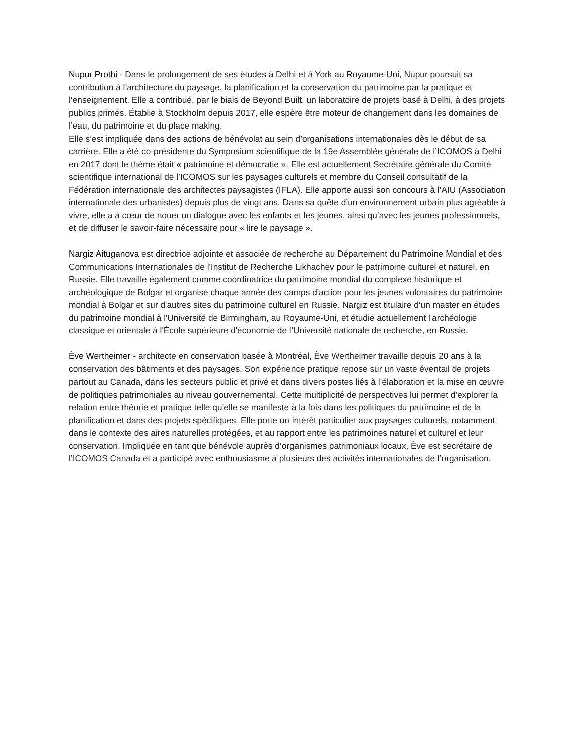Nupur Prothi - Dans le prolongement de ses études à Delhi et à York au Royaume-Uni, Nupur poursuit sa contribution à l’architecture du paysage, la planification et la conservation du patrimoine par la pratique et l’enseignement. Elle a contribué, par le biais de Beyond Built, un laboratoire de projets basé à Delhi, à des projets publics primés. Établie à Stockholm depuis 2017, elle espère être moteur de changement dans les domaines de l’eau, du patrimoine et du place making.
Elle s’est impliquée dans des actions de bénévolat au sein d’organisations internationales dès le début de sa carrière. Elle a été co-présidente du Symposium scientifique de la 19e Assemblée générale de l’ICOMOS à Delhi en 2017 dont le thème était « patrimoine et démocratie ». Elle est actuellement Secrétaire générale du Comité scientifique international de l’ICOMOS sur les paysages culturels et membre du Conseil consultatif de la Fédération internationale des architectes paysagistes (IFLA). Elle apporte aussi son concours à l’AIU (Association internationale des urbanistes) depuis plus de vingt ans. Dans sa quête d’un environnement urbain plus agréable à vivre, elle a à cœur de nouer un dialogue avec les enfants et les jeunes, ainsi qu’avec les jeunes professionnels, et de diffuser le savoir-faire nécessaire pour « lire le paysage ».
Nargiz Aituganova est directrice adjointe et associée de recherche au Département du Patrimoine Mondial et des Communications Internationales de l'Institut de Recherche Likhachev pour le patrimoine culturel et naturel, en Russie. Elle travaille également comme coordinatrice du patrimoine mondial du complexe historique et archéologique de Bolgar et organise chaque année des camps d'action pour les jeunes volontaires du patrimoine mondial à Bolgar et sur d'autres sites du patrimoine culturel en Russie. Nargiz est titulaire d’un master en études du patrimoine mondial à l'Université de Birmingham, au Royaume-Uni, et étudie actuellement l'archéologie classique et orientale à l'École supérieure d'économie de l'Université nationale de recherche, en Russie.
Ève Wertheimer - architecte en conservation basée à Montréal, Ève Wertheimer travaille depuis 20 ans à la conservation des bâtiments et des paysages. Son expérience pratique repose sur un vaste éventail de projets partout au Canada, dans les secteurs public et privé et dans divers postes liés à l’élaboration et la mise en œuvre de politiques patrimoniales au niveau gouvernemental. Cette multiplicité de perspectives lui permet d’explorer la relation entre théorie et pratique telle qu’elle se manifeste à la fois dans les politiques du patrimoine et de la planification et dans des projets spécifiques. Elle porte un intérêt particulier aux paysages culturels, notamment dans le contexte des aires naturelles protégées, et au rapport entre les patrimoines naturel et culturel et leur conservation. Impliquée en tant que bénévole auprès d’organismes patrimoniaux locaux, Ève est secrétaire de l’ICOMOS Canada et a participé avec enthousiasme à plusieurs des activités internationales de l’organisation.